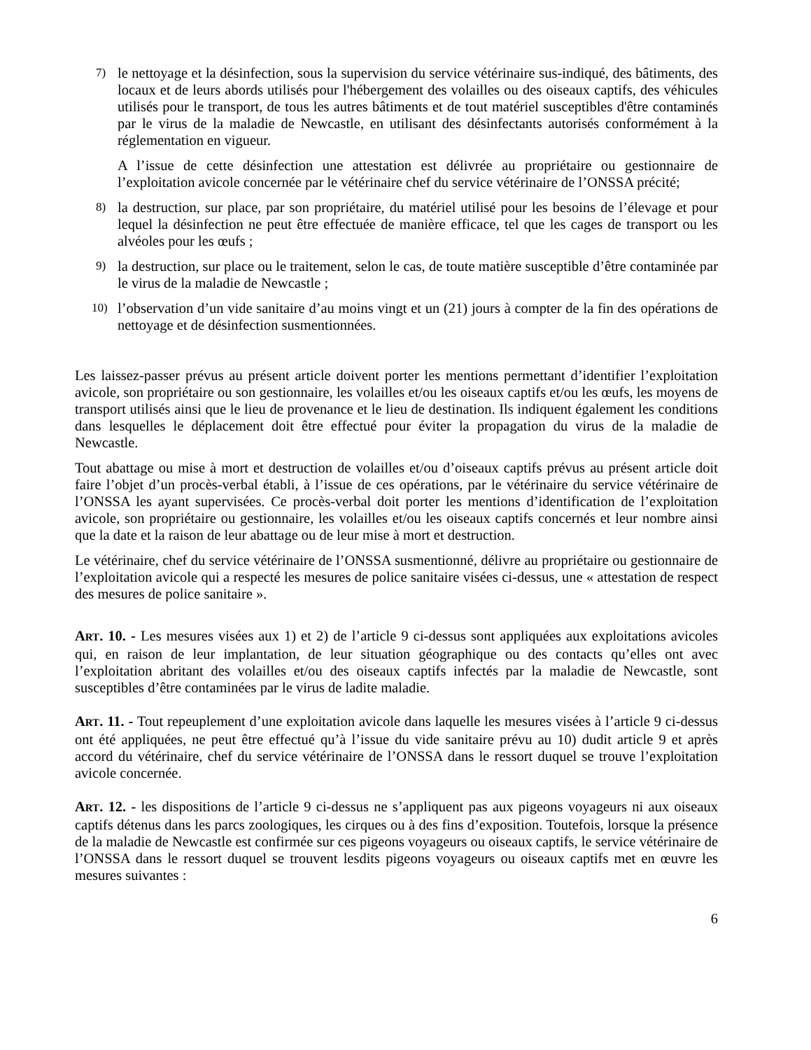7)
le nettoyage et la désinfection, sous la supervision du service vétérinaire sus-indiqué, des bâtiments, des locaux et de leurs abords utilisés pour l'hébergement des volailles ou des oiseaux captifs, des véhicules utilisés pour le transport, de tous les autres bâtiments et de tout matériel susceptibles d'être contaminés par le virus de la maladie de Newcastle, en utilisant des désinfectants autorisés conformément à la réglementation en vigueur.
A l’issue de cette désinfection une attestation est délivrée au propriétaire ou gestionnaire de l’exploitation avicole concernée par le vétérinaire chef du service vétérinaire de l’ONSSA précité;
8)
la destruction, sur place, par son propriétaire, du matériel utilisé pour les besoins de l’élevage et pour lequel la désinfection ne peut être effectuée de manière efficace, tel que les cages de transport ou les alvéoles pour les œufs ;
9)
la destruction, sur place ou le traitement, selon le cas, de toute matière susceptible d’être contaminée par le virus de la maladie de Newcastle ;
10)
l’observation d’un vide sanitaire d’au moins vingt et un (21) jours à compter de la fin des opérations de nettoyage et de désinfection susmentionnées.
Les laissez-passer prévus au présent article doivent porter les mentions permettant d’identifier l’exploitation avicole, son propriétaire ou son gestionnaire, les volailles et/ou les oiseaux captifs et/ou les œufs, les moyens de transport utilisés ainsi que le lieu de provenance et le lieu de destination. Ils indiquent également les conditions dans lesquelles le déplacement doit être effectué pour éviter la propagation du virus de la maladie de Newcastle.
Tout abattage ou mise à mort et destruction de volailles et/ou d’oiseaux captifs prévus au présent article doit faire l’objet d’un procès-verbal établi, à l’issue de ces opérations, par le vétérinaire du service vétérinaire de l’ONSSA les ayant supervisées. Ce procès-verbal doit porter les mentions d’identification de l’exploitation avicole, son propriétaire ou gestionnaire, les volailles et/ou les oiseaux captifs concernés et leur nombre ainsi que la date et la raison de leur abattage ou de leur mise à mort et destruction.
Le vétérinaire, chef du service vétérinaire de l’ONSSA susmentionné, délivre au propriétaire ou gestionnaire de l’exploitation avicole qui a respecté les mesures de police sanitaire visées ci-dessus, une « attestation de respect des mesures de police sanitaire ».
ART. 10. - Les mesures visées aux 1) et 2) de l’article 9 ci-dessus sont appliquées aux exploitations avicoles qui, en raison de leur implantation, de leur situation géographique ou des contacts qu’elles ont avec l’exploitation abritant des volailles et/ou des oiseaux captifs infectés par la maladie de Newcastle, sont susceptibles d’être contaminées par le virus de ladite maladie.
ART. 11. - Tout repeuplement d’une exploitation avicole dans laquelle les mesures visées à l’article 9 ci-dessus ont été appliquées, ne peut être effectué qu’à l’issue du vide sanitaire prévu au 10) dudit article 9 et après accord du vétérinaire, chef du service vétérinaire de l’ONSSA dans le ressort duquel se trouve l’exploitation avicole concernée.
ART. 12. - les dispositions de l’article 9 ci-dessus ne s’appliquent pas aux pigeons voyageurs ni aux oiseaux captifs détenus dans les parcs zoologiques, les cirques ou à des fins d’exposition. Toutefois, lorsque la présence de la maladie de Newcastle est confirmée sur ces pigeons voyageurs ou oiseaux captifs, le service vétérinaire de l’ONSSA dans le ressort duquel se trouvent lesdits pigeons voyageurs ou oiseaux captifs met en œuvre les mesures suivantes :
6